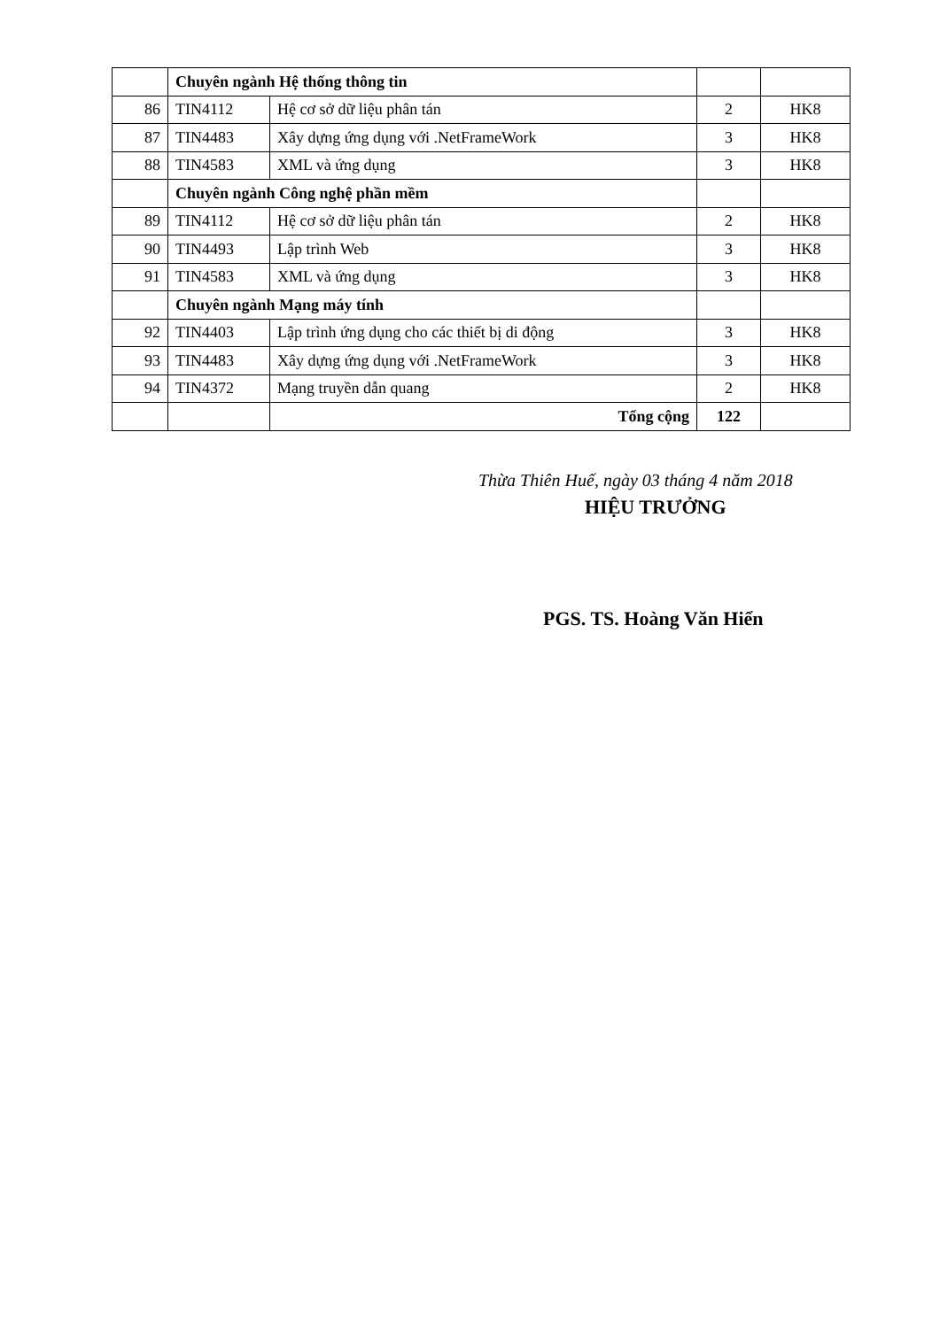| | Chuyên ngành Hệ thống thông tin | | | |
| 86 | TIN4112 | Hệ cơ sở dữ liệu phân tán | 2 | HK8 |
| 87 | TIN4483 | Xây dựng ứng dụng với .NetFrameWork | 3 | HK8 |
| 88 | TIN4583 | XML và ứng dụng | 3 | HK8 |
| | Chuyên ngành Công nghệ phần mềm | | | |
| 89 | TIN4112 | Hệ cơ sở dữ liệu phân tán | 2 | HK8 |
| 90 | TIN4493 | Lập trình Web | 3 | HK8 |
| 91 | TIN4583 | XML và ứng dụng | 3 | HK8 |
| | Chuyên ngành Mạng máy tính | | | |
| 92 | TIN4403 | Lập trình ứng dụng cho các thiết bị di động | 3 | HK8 |
| 93 | TIN4483 | Xây dựng ứng dụng với .NetFrameWork | 3 | HK8 |
| 94 | TIN4372 | Mạng truyền dẫn quang | 2 | HK8 |
| | | Tổng cộng | 122 | |
Thừa Thiên Huế, ngày 03 tháng 4 năm 2018
HIỆU TRƯỞNG
PGS. TS. Hoàng Văn Hiển